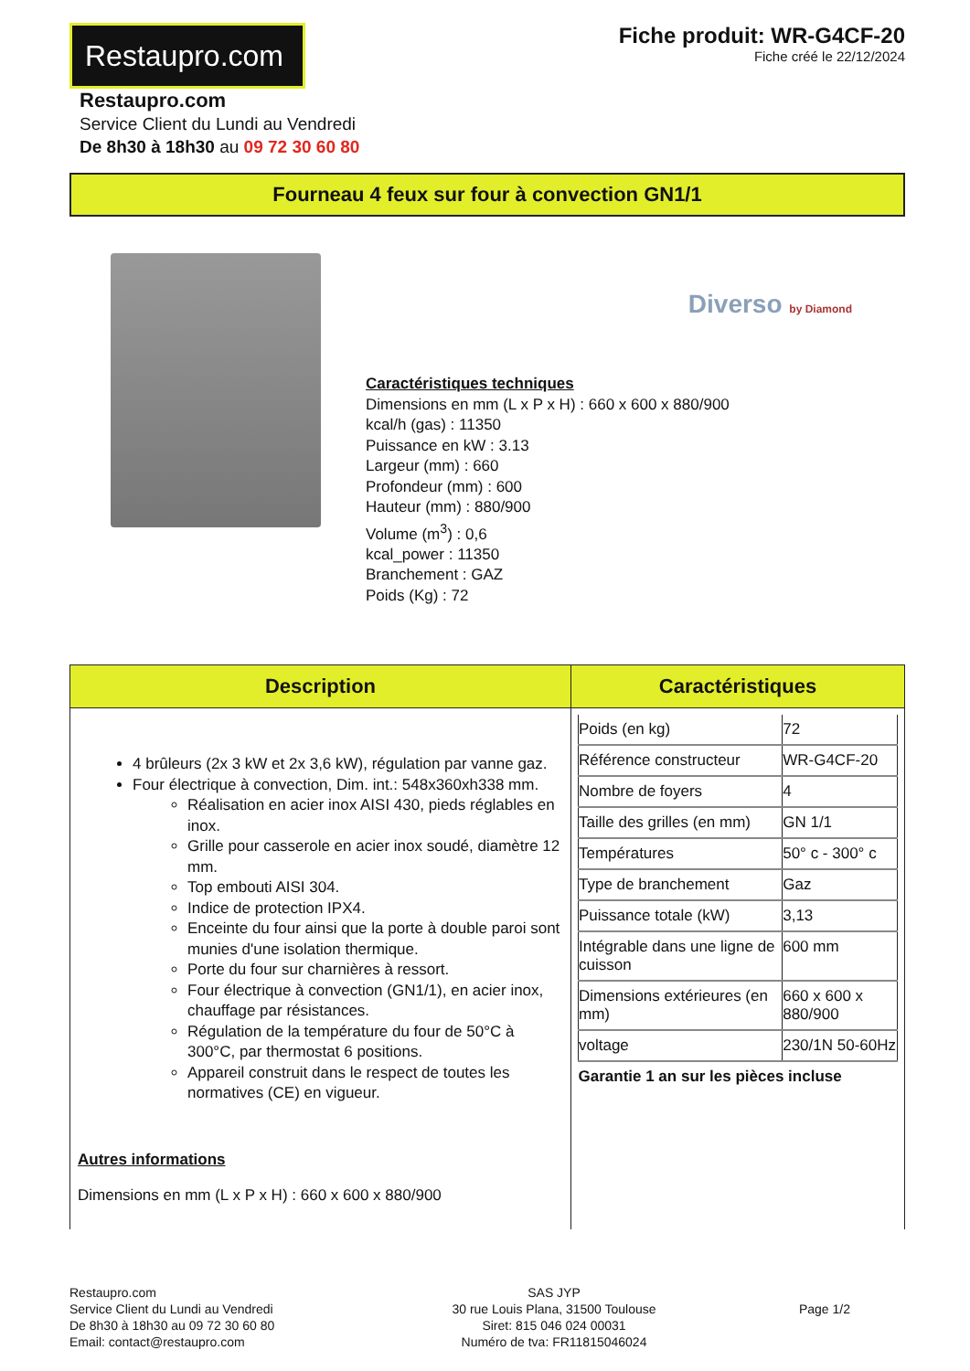Restaupro.com
Fiche produit: WR-G4CF-20
Fiche créé le 22/12/2024
Restaupro.com
Service Client du Lundi au Vendredi
De 8h30 à 18h30 au 09 72 30 60 80
Fourneau 4 feux sur four à convection GN1/1
Diverso by Diamond
Caractéristiques techniques
Dimensions en mm (L x P x H) : 660 x 600 x 880/900
kcal/h (gas) : 11350
Puissance en kW : 3.13
Largeur (mm) : 660
Profondeur (mm) : 600
Hauteur (mm) : 880/900
Volume (m<sup>3</sup>) : 0,6
kcal_power : 11350
Branchement : GAZ
Poids (Kg) : 72
| Description | Caractéristiques |
| --- | --- |
| 4 brûleurs (2x 3 kW et 2x 3,6 kW), régulation par vanne gaz. Four électrique à convection, Dim. int.: 548x360xh338 mm. Réalisation en acier inox AISI 430, pieds réglables en inox. Grille pour casserole en acier inox soudé, diamètre 12 mm. Top embouti AISI 304. Indice de protection IPX4. Enceinte du four ainsi que la porte à double paroi sont munies d'une isolation thermique. Porte du four sur charnières à ressort. Four électrique à convection (GN1/1), en acier inox, chauffage par résistances. Régulation de la température du four de 50°C à 300°C, par thermostat 6 positions. Appareil construit dans le respect de toutes les normatives (CE) en vigueur. Autres informations Dimensions en mm (L x P x H) : 660 x 600 x 880/900 | / Poids (en kg) / 72 / / Référence constructeur / WR-G4CF-20 / / Nombre de foyers / 4 / / Taille des grilles (en mm) / GN 1/1 / / Températures / 50° c - 300° c / / Type de branchement / Gaz / / Puissance totale (kW) / 3,13 / / Intégrable dans une ligne de cuisson / 600 mm / / Dimensions extérieures (en mm) / 660 x 600 x 880/900 / / voltage / 230/1N 50-60Hz / / Garantie 1 an sur les pièces incluse / / |
Restaupro.com
Service Client du Lundi au Vendredi
De 8h30 à 18h30 au 09 72 30 60 80
Email: contact@restaupro.com
SAS JYP
30 rue Louis Plana, 31500 Toulouse
Siret: 815 046 024 00031
Numéro de tva: FR11815046024
Page 1/2